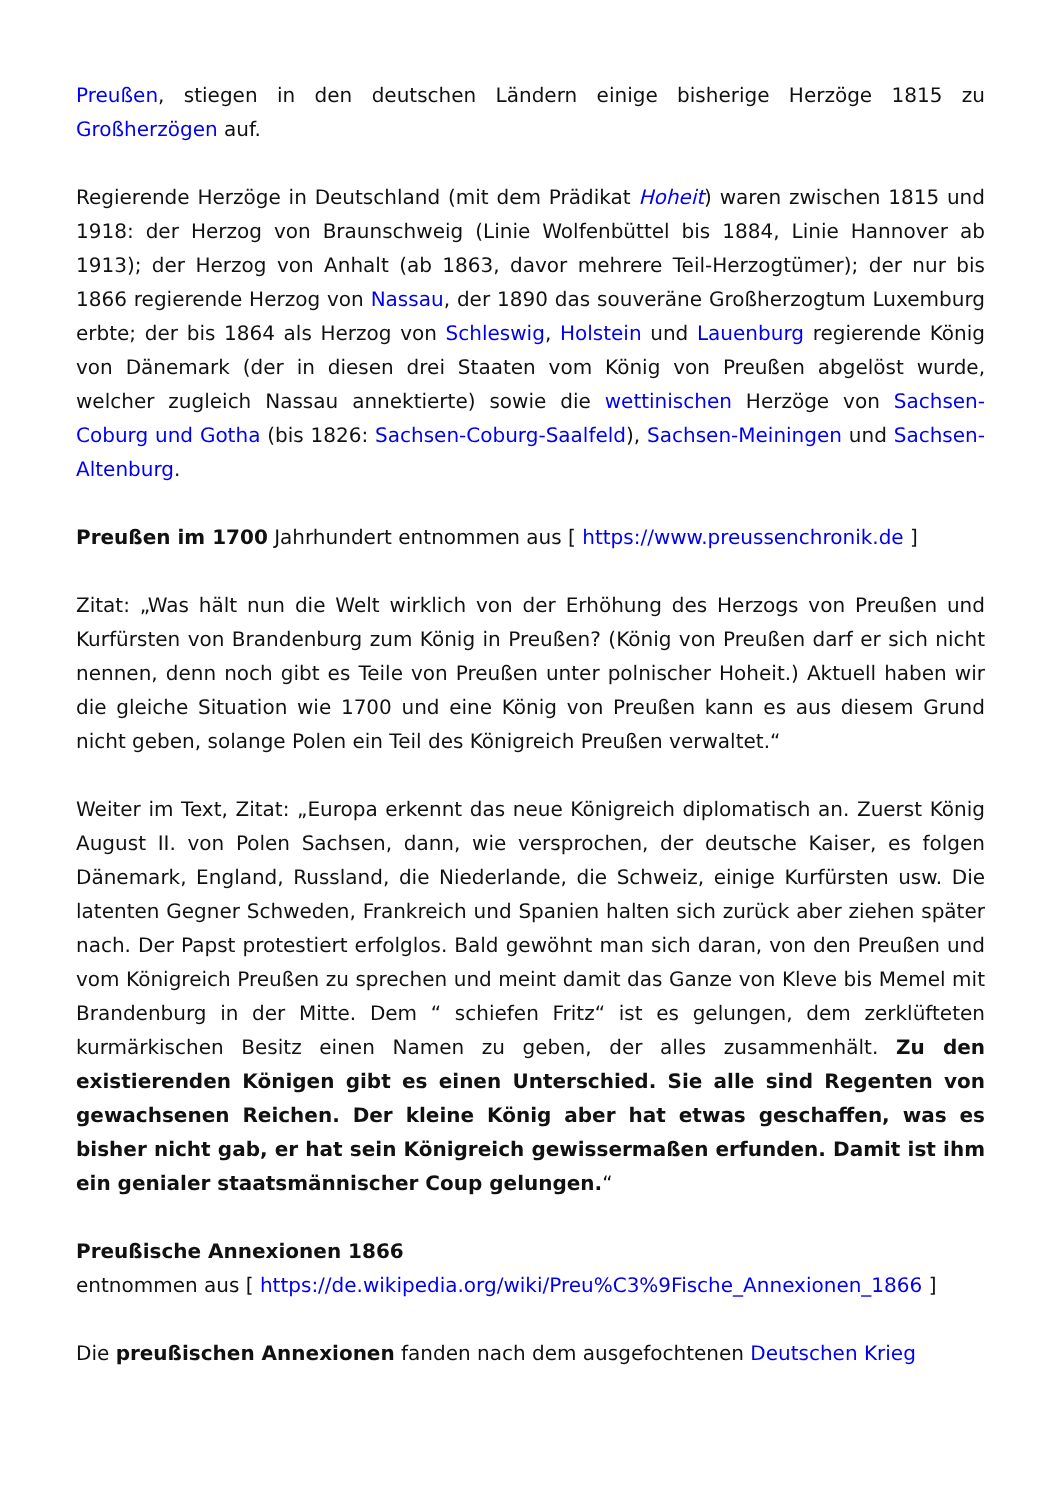Preußen, stiegen in den deutschen Ländern einige bisherige Herzöge 1815 zu Großherzögen auf.
Regierende Herzöge in Deutschland (mit dem Prädikat Hoheit) waren zwischen 1815 und 1918: der Herzog von Braunschweig (Linie Wolfenbüttel bis 1884, Linie Hannover ab 1913); der Herzog von Anhalt (ab 1863, davor mehrere Teil-Herzogtümer); der nur bis 1866 regierende Herzog von Nassau, der 1890 das souveräne Großherzogtum Luxemburg erbte; der bis 1864 als Herzog von Schleswig, Holstein und Lauenburg regierende König von Dänemark (der in diesen drei Staaten vom König von Preußen abgelöst wurde, welcher zugleich Nassau annektierte) sowie die wettinischen Herzöge von Sachsen-Coburg und Gotha (bis 1826: Sachsen-Coburg-Saalfeld), Sachsen-Meiningen und Sachsen-Altenburg.
Preußen im 1700 Jahrhundert entnommen aus [ https://www.preussenchronik.de ]
Zitat: „Was hält nun die Welt wirklich von der Erhöhung des Herzogs von Preußen und Kurfürsten von Brandenburg zum König in Preußen? (König von Preußen darf er sich nicht nennen, denn noch gibt es Teile von Preußen unter polnischer Hoheit.) Aktuell haben wir die gleiche Situation wie 1700 und eine König von Preußen kann es aus diesem Grund nicht geben, solange Polen ein Teil des Königreich Preußen verwaltet.“
Weiter im Text, Zitat: „Europa erkennt das neue Königreich diplomatisch an. Zuerst König August II. von Polen Sachsen, dann, wie versprochen, der deutsche Kaiser, es folgen Dänemark, England, Russland, die Niederlande, die Schweiz, einige Kurfürsten usw. Die latenten Gegner Schweden, Frankreich und Spanien halten sich zurück aber ziehen später nach. Der Papst protestiert erfolglos. Bald gewöhnt man sich daran, von den Preußen und vom Königreich Preußen zu sprechen und meint damit das Ganze von Kleve bis Memel mit Brandenburg in der Mitte. Dem “ schiefen Fritz“ ist es gelungen, dem zerklüfteten kurmärkischen Besitz einen Namen zu geben, der alles zusammenhält. Zu den existierenden Königen gibt es einen Unterschied. Sie alle sind Regenten von gewachsenen Reichen. Der kleine König aber hat etwas geschaffen, was es bisher nicht gab, er hat sein Königreich gewissermaßen erfunden. Damit ist ihm ein genialer staatsmännischer Coup gelungen.“
Preußische Annexionen 1866
entnommen aus [ https://de.wikipedia.org/wiki/Preu%C3%9Fische_Annexionen_1866 ]
Die preußischen Annexionen fanden nach dem ausgefochtenen Deutschen Krieg